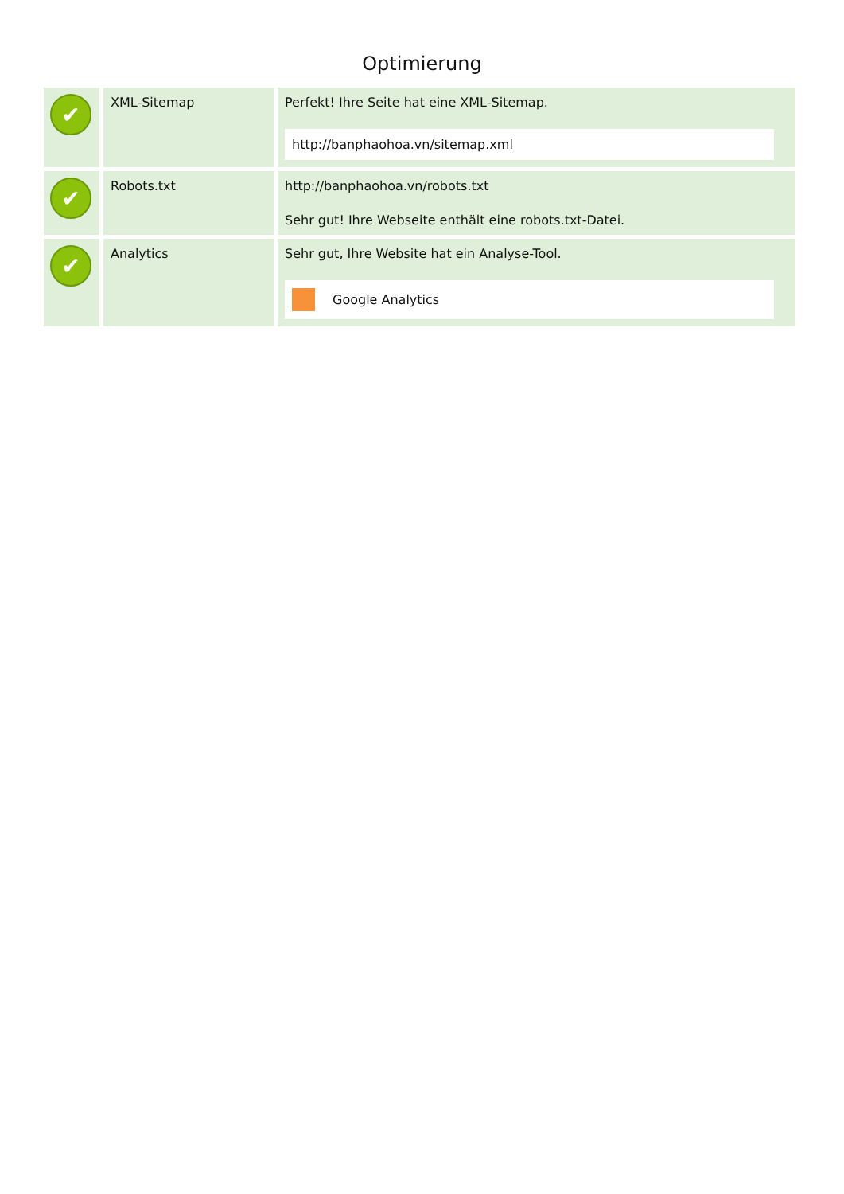Optimierung
| ✔ | XML-Sitemap | Perfekt! Ihre Seite hat eine XML-Sitemap. http://banphaohoa.vn/sitemap.xml |
| ✔ | Robots.txt | http://banphaohoa.vn/robots.txt Sehr gut! Ihre Webseite enthält eine robots.txt-Datei. |
| ✔ | Analytics | Sehr gut, Ihre Website hat ein Analyse-Tool. Google Analytics |